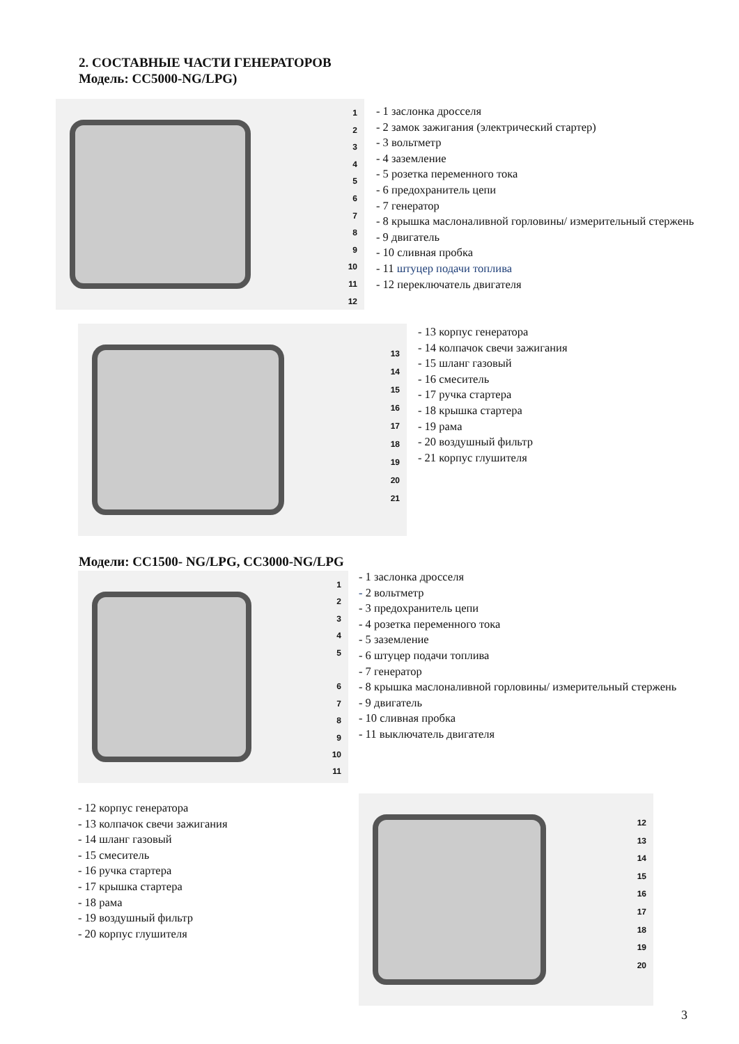2. СОСТАВНЫЕ ЧАСТИ ГЕНЕРАТОРОВ
Модель: СС5000-NG/LPG)
1
2
3
4
5
6
7
8
9
10
11
12
- 1 заслонка дросселя
- 2 замок зажигания (электрический стартер)
- 3 вольтметр
- 4 заземление
- 5 розетка переменного тока
- 6 предохранитель цепи
- 7 генератор
- 8 крышка маслоналивной горловины/ измерительный стержень
- 9 двигатель
- 10 сливная пробка
- 11 штуцер подачи топлива
- 12 переключатель двигателя
13
14
15
16
17
18
19
20
21
- 13 корпус генератора
- 14 колпачок свечи зажигания
- 15 шланг газовый
- 16 смеситель
- 17 ручка стартера
- 18 крышка стартера
- 19 рама
- 20 воздушный фильтр
- 21 корпус глушителя
Модели: СС1500- NG/LPG, СС3000-NG/LPG
1
2
3
4
5
6
7
8
9
10
11
- 1 заслонка дросселя
- 2 вольтметр
- 3 предохранитель цепи
- 4 розетка переменного тока
- 5 заземление
- 6 штуцер подачи топлива
- 7 генератор
- 8 крышка маслоналивной горловины/ измерительный стержень
- 9 двигатель
- 10 сливная пробка
- 11 выключатель двигателя
- 12 корпус генератора
- 13 колпачок свечи зажигания
- 14 шланг газовый
- 15 смеситель
- 16 ручка стартера
- 17 крышка стартера
- 18 рама
- 19 воздушный фильтр
- 20 корпус глушителя
12
13
14
15
16
17
18
19
20
3